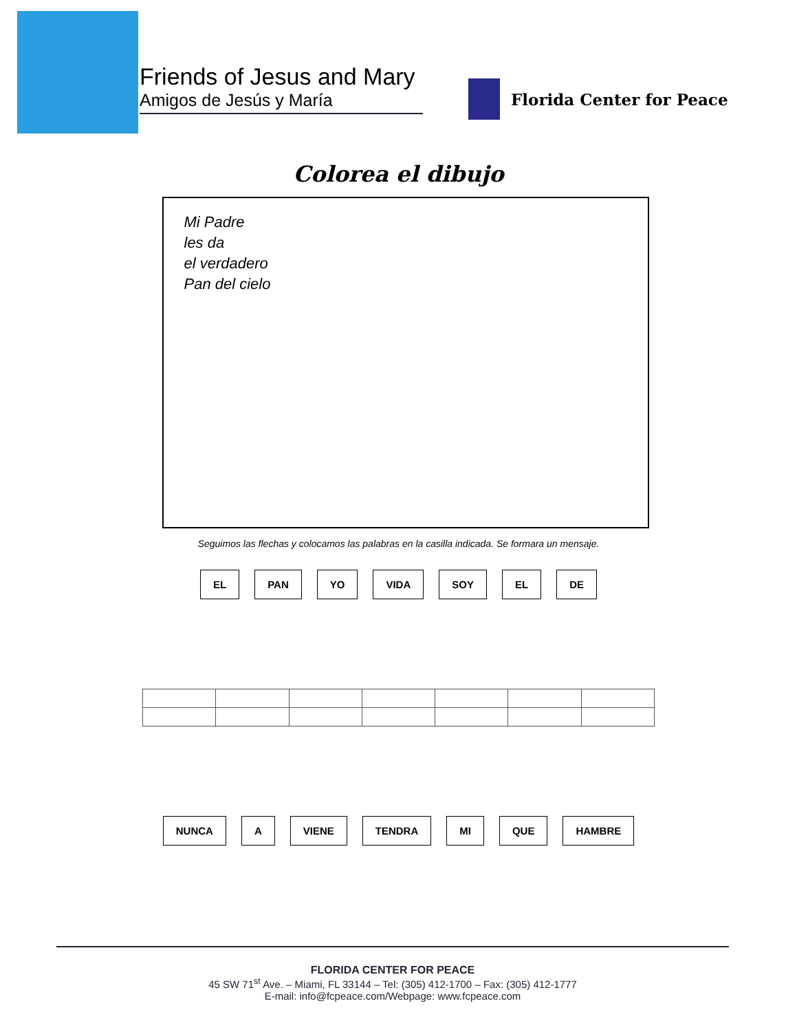Friends of Jesus and Mary
Amigos de Jesús y María
Florida Center for Peace
Colorea el dibujo
Mi Padre
les da
el verdadero
Pan del cielo
Seguimos las flechas y colocamos las palabras en la casilla indicada. Se formara un mensaje.
EL PAN YO VIDA SOY EL DE
NUNCA A VIENE TENDRA MI QUE HAMBRE
FLORIDA CENTER FOR PEACE
45 SW 71<sup>st</sup> Ave. – Miami, FL 33144 – Tel: (305) 412-1700 – Fax: (305) 412-1777
E-mail: info@fcpeace.com/Webpage: www.fcpeace.com